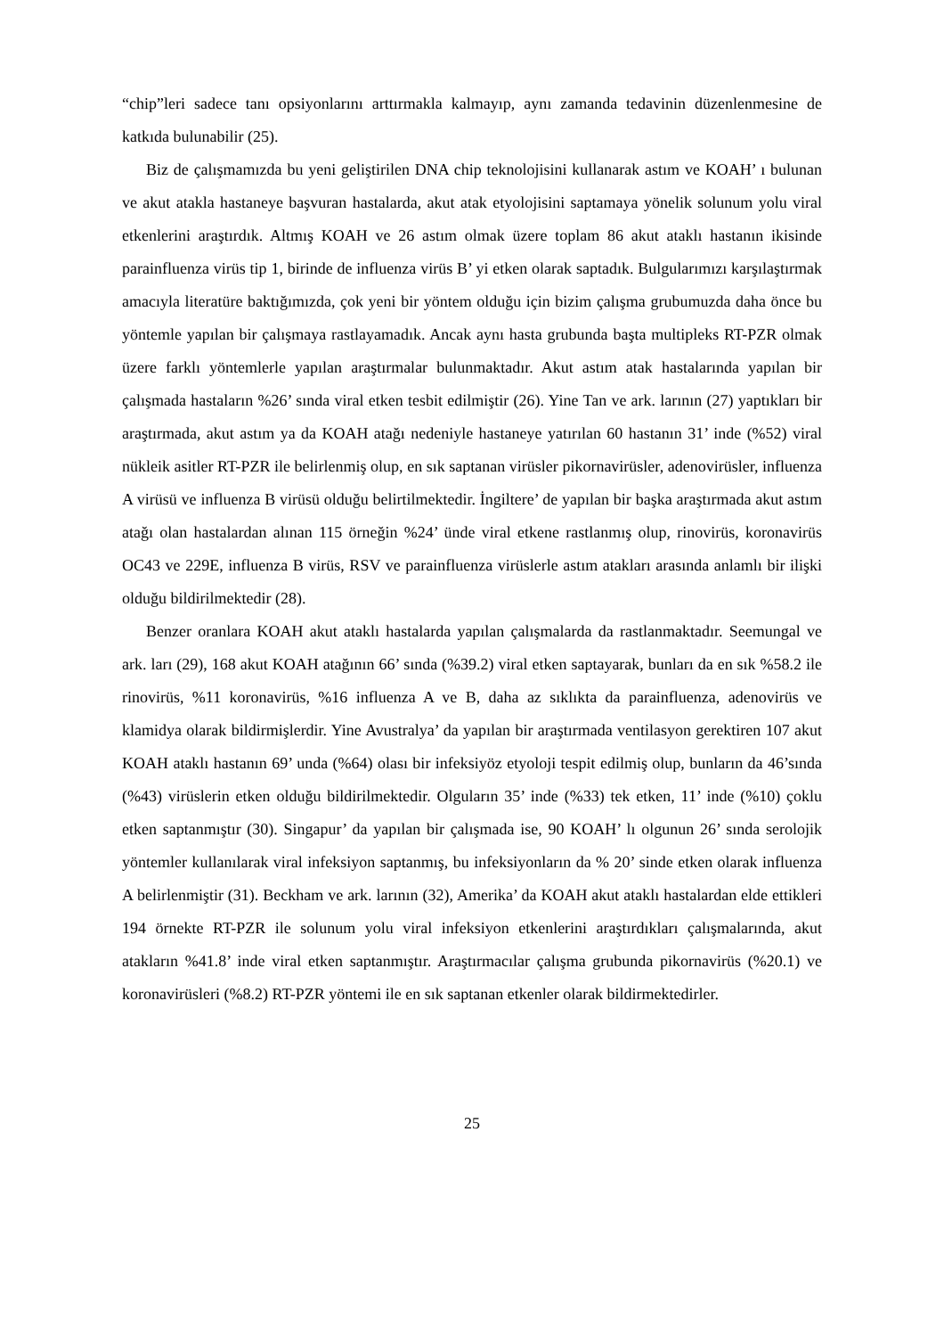“chip”leri sadece tanı opsiyonlarını arttırmakla kalmayıp, aynı zamanda tedavinin düzenlenmesine de katkıda bulunabilir (25).
Biz de çalışmamızda bu yeni geliştirilen DNA chip teknolojisini kullanarak astım ve KOAH’ ı bulunan ve akut atakla hastaneye başvuran hastalarda, akut atak etyolojisini saptamaya yönelik solunum yolu viral etkenlerini araştırdık. Altmış KOAH ve 26 astım olmak üzere toplam 86 akut ataklı hastanın ikisinde parainfluenza virüs tip 1, birinde de influenza virüs B’ yi etken olarak saptadık. Bulgularımızı karşılaştırmak amacıyla literatüre baktığımızda, çok yeni bir yöntem olduğu için bizim çalışma grubumuzda daha önce bu yöntemle yapılan bir çalışmaya rastlayamadık. Ancak aynı hasta grubunda başta multipleks RT-PZR olmak üzere farklı yöntemlerle yapılan araştırmalar bulunmaktadır. Akut astım atak hastalarında yapılan bir çalışmada hastaların %26’ sında viral etken tesbit edilmiştir (26). Yine Tan ve ark. larının (27) yaptıkları bir araştırmada, akut astım ya da KOAH atağı nedeniyle hastaneye yatırılan 60 hastanın 31’ inde (%52) viral nükleik asitler RT-PZR ile belirlenmiş olup, en sık saptanan virüsler pikornavirüsler, adenovirüsler, influenza A virüsü ve influenza B virüsü olduğu belirtilmektedir. İngiltere’ de yapılan bir başka araştırmada akut astım atağı olan hastalardan alınan 115 örneğin %24’ ünde viral etkene rastlanmış olup, rinovirüs, koronavirüs OC43 ve 229E, influenza B virüs, RSV ve parainfluenza virüslerle astım atakları arasında anlamlı bir ilişki olduğu bildirilmektedir (28).
Benzer oranlara KOAH akut ataklı hastalarda yapılan çalışmalarda da rastlanmaktadır. Seemungal ve ark. ları (29), 168 akut KOAH atağının 66’ sında (%39.2) viral etken saptayarak, bunları da en sık %58.2 ile rinovirüs, %11 koronavirüs, %16 influenza A ve B, daha az sıklıkta da parainfluenza, adenovirüs ve klamidya olarak bildirmişlerdir. Yine Avustralya’ da yapılan bir araştırmada ventilasyon gerektiren 107 akut KOAH ataklı hastanın 69’ unda (%64) olası bir infeksiyöz etyoloji tespit edilmiş olup, bunların da 46’sında (%43) virüslerin etken olduğu bildirilmektedir. Olguların 35’ inde (%33) tek etken, 11’ inde (%10) çoklu etken saptanmıştır (30). Singapur’ da yapılan bir çalışmada ise, 90 KOAH’ lı olgunun 26’ sında serolojik yöntemler kullanılarak viral infeksiyon saptanmış, bu infeksiyonların da % 20’ sinde etken olarak influenza A belirlenmiştir (31). Beckham ve ark. larının (32), Amerika’ da KOAH akut ataklı hastalardan elde ettikleri 194 örnekte RT-PZR ile solunum yolu viral infeksiyon etkenlerini araştırdıkları çalışmalarında, akut atakların %41.8’ inde viral etken saptanmıştır. Araştırmacılar çalışma grubunda pikornavirüs (%20.1) ve koronavirüsleri (%8.2) RT-PZR yöntemi ile en sık saptanan etkenler olarak bildirmektedirler.
25